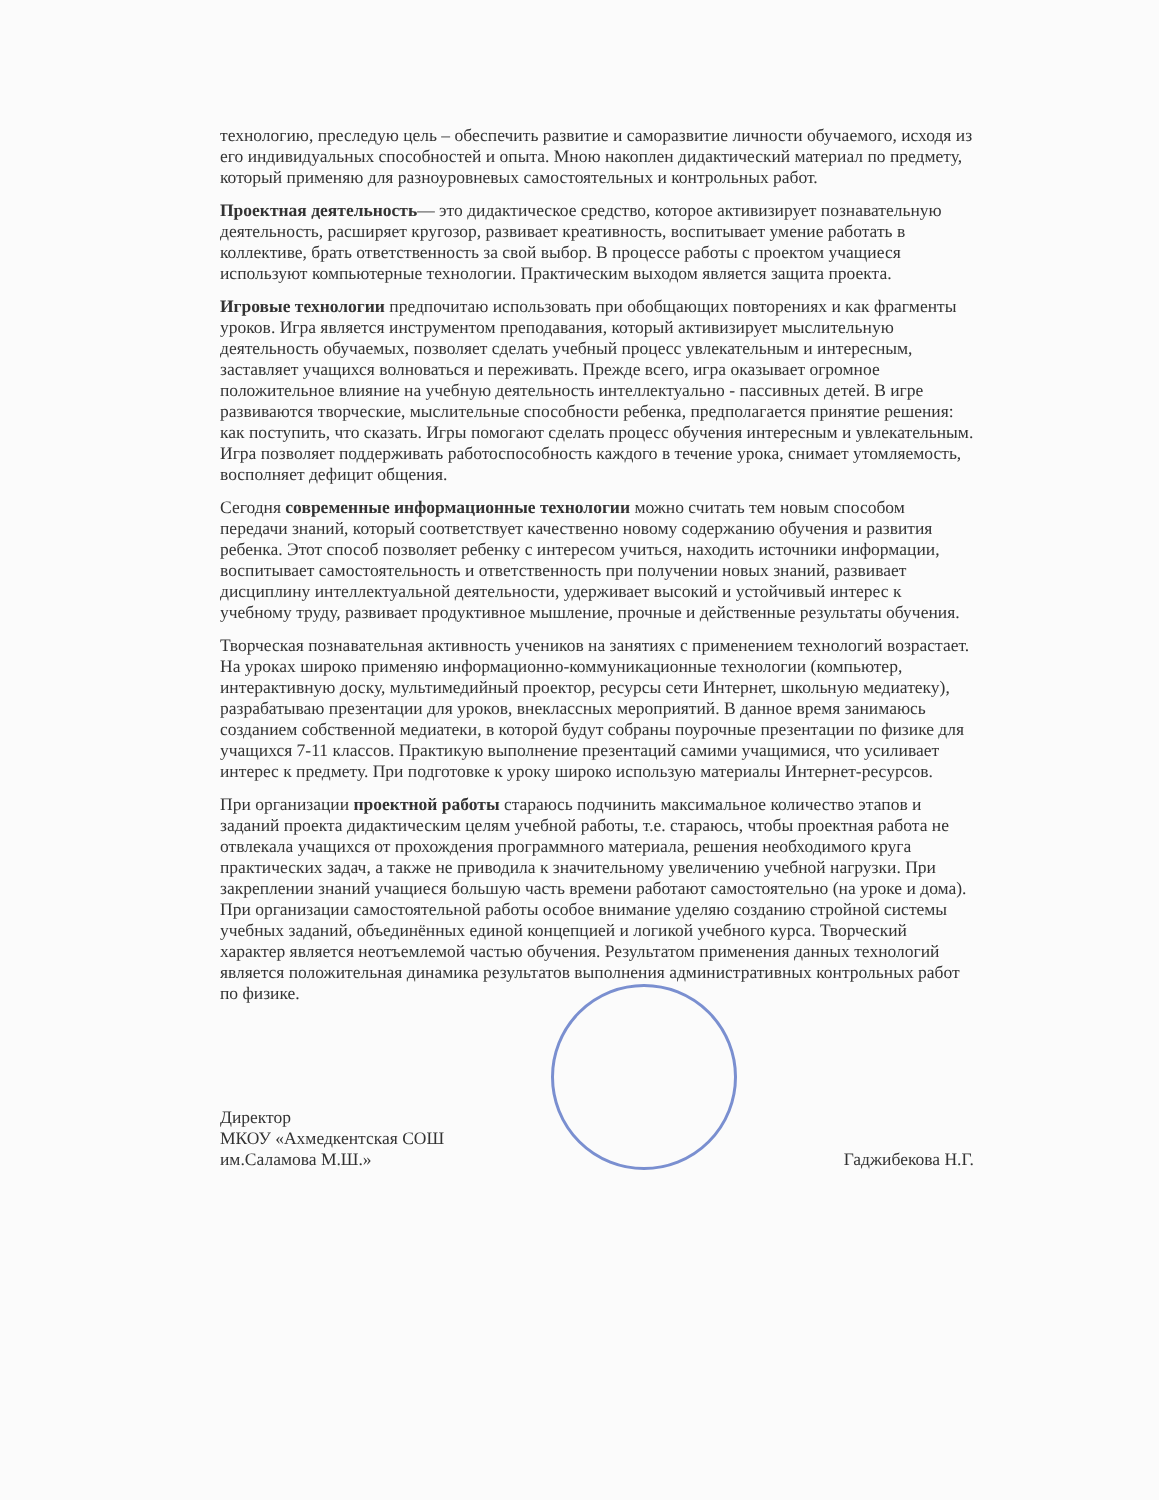технологию, преследую цель – обеспечить развитие и саморазвитие личности обучаемого, исходя из его индивидуальных способностей и опыта. Мною накоплен дидактический материал по предмету, который применяю для разноуровневых самостоятельных и контрольных работ.
Проектная деятельность— это дидактическое средство, которое активизирует познавательную деятельность, расширяет кругозор, развивает креативность, воспитывает умение работать в коллективе, брать ответственность за свой выбор. В процессе работы с проектом учащиеся используют компьютерные технологии. Практическим выходом является защита проекта.
Игровые технологии предпочитаю использовать при обобщающих повторениях и как фрагменты уроков. Игра является инструментом преподавания, который активизирует мыслительную деятельность обучаемых, позволяет сделать учебный процесс увлекательным и интересным, заставляет учащихся волноваться и переживать. Прежде всего, игра оказывает огромное положительное влияние на учебную деятельность интеллектуально - пассивных детей. В игре развиваются творческие, мыслительные способности ребенка, предполагается принятие решения: как поступить, что сказать. Игры помогают сделать процесс обучения интересным и увлекательным. Игра позволяет поддерживать работоспособность каждого в течение урока, снимает утомляемость, восполняет дефицит общения.
Сегодня современные информационные технологии можно считать тем новым способом передачи знаний, который соответствует качественно новому содержанию обучения и развития ребенка. Этот способ позволяет ребенку с интересом учиться, находить источники информации, воспитывает самостоятельность и ответственность при получении новых знаний, развивает дисциплину интеллектуальной деятельности, удерживает высокий и устойчивый интерес к учебному труду, развивает продуктивное мышление, прочные и действенные результаты обучения.
Творческая познавательная активность учеников на занятиях с применением технологий возрастает. На уроках широко применяю информационно-коммуникационные технологии (компьютер, интерактивную доску, мультимедийный проектор, ресурсы сети Интернет, школьную медиатеку), разрабатываю презентации для уроков, внеклассных мероприятий. В данное время занимаюсь созданием собственной медиатеки, в которой будут собраны поурочные презентации по физике для учащихся 7-11 классов. Практикую выполнение презентаций самими учащимися, что усиливает интерес к предмету. При подготовке к уроку широко использую материалы Интернет-ресурсов.
При организации проектной работы стараюсь подчинить максимальное количество этапов и заданий проекта дидактическим целям учебной работы, т.е. стараюсь, чтобы проектная работа не отвлекала учащихся от прохождения программного материала, решения необходимого круга практических задач, а также не приводила к значительному увеличению учебной нагрузки. При закреплении знаний учащиеся большую часть времени работают самостоятельно (на уроке и дома). При организации самостоятельной работы особое внимание уделяю созданию стройной системы учебных заданий, объединённых единой концепцией и логикой учебного курса. Творческий характер является неотъемлемой частью обучения. Результатом применения данных технологий является положительная динамика результатов выполнения административных контрольных работ по физике.
Директор
МКОУ «Ахмедкентская СОШ
им.Саламова М.Ш.»
Гаджибекова Н.Г.